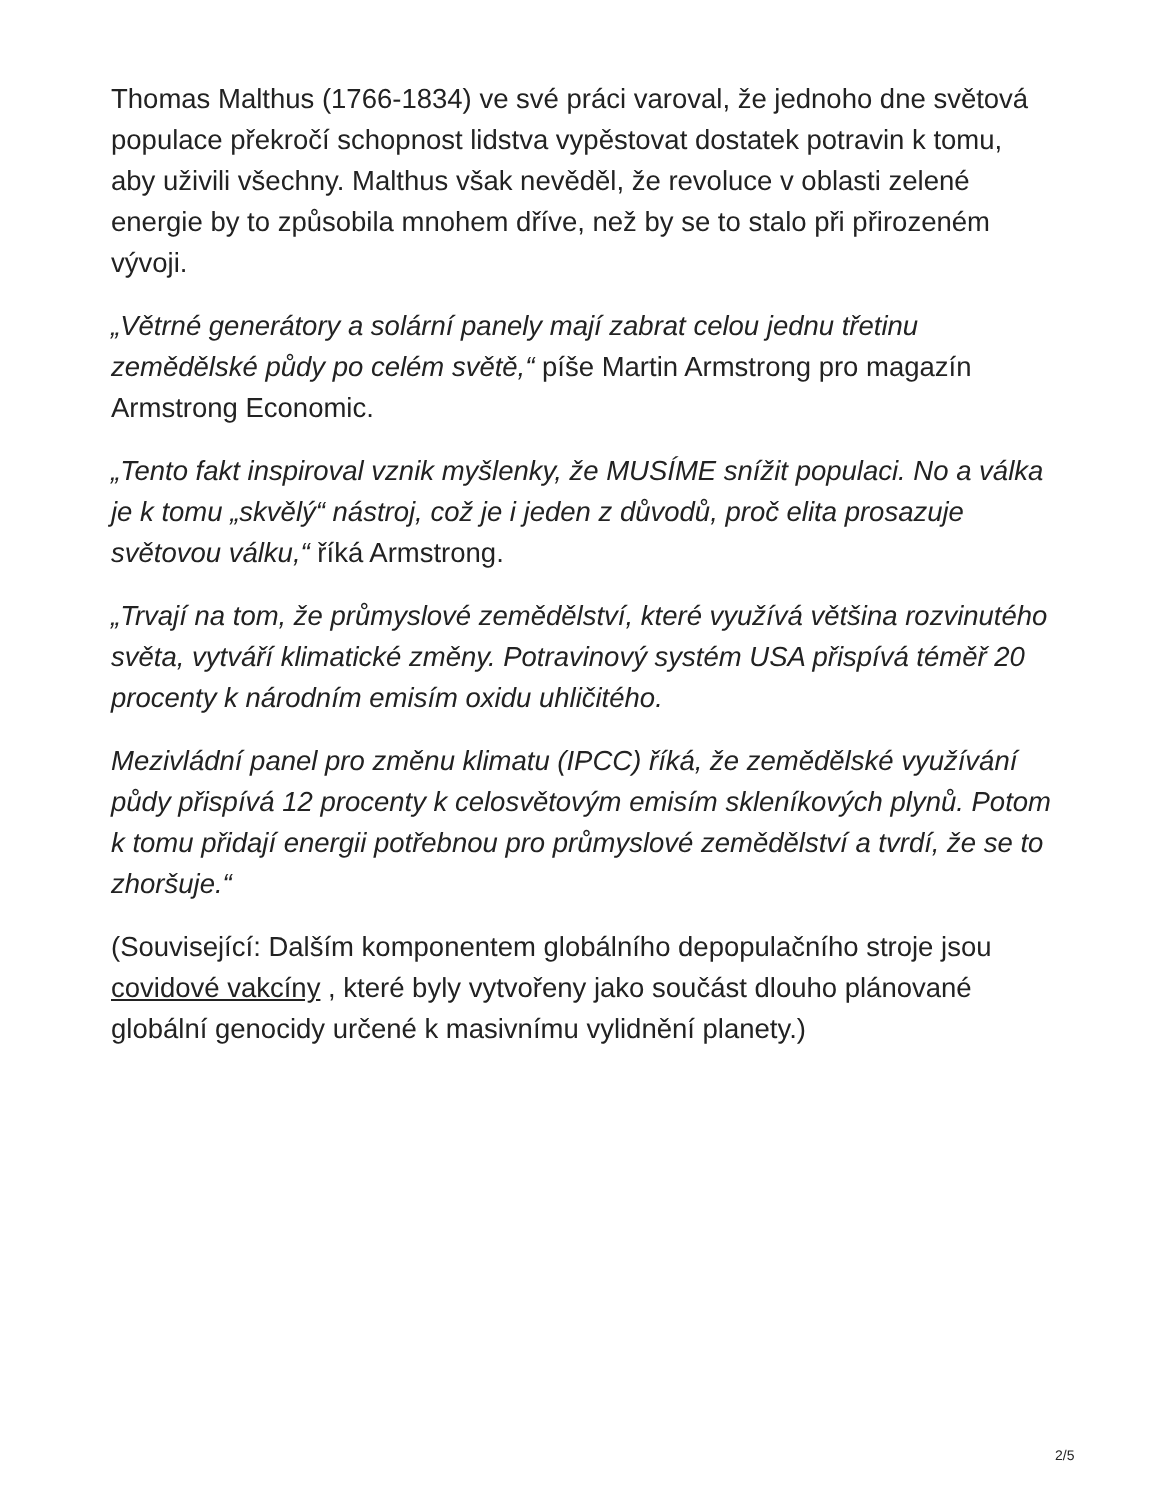Thomas Malthus (1766-1834) ve své práci varoval, že jednoho dne světová populace překročí schopnost lidstva vypěstovat dostatek potravin k tomu, aby uživili všechny. Malthus však nevěděl, že revoluce v oblasti zelené energie by to způsobila mnohem dříve, než by se to stalo při přirozeném vývoji.
„Větrné generátory a solární panely mají zabrat celou jednu třetinu zemědělské půdy po celém světě,“ píše Martin Armstrong pro magazín Armstrong Economic.
„Tento fakt inspiroval vznik myšlenky, že MUSÍME snížit populaci. No a válka je k tomu „skvělý“ nástroj, což je i jeden z důvodů, proč elita prosazuje světovou válku,“ říká Armstrong.
„Trvají na tom, že průmyslové zemědělství, které využívá většina rozvinutého světa, vytváří klimatické změny. Potravinový systém USA přispívá téměř 20 procenty k národním emisím oxidu uhličitého.
Mezivládní panel pro změnu klimatu (IPCC) říká, že zemědělské využívání půdy přispívá 12 procenty k celosvětovým emisím skleníkových plynů. Potom k tomu přidají energii potřebnou pro průmyslové zemědělství a tvrdí, že se to zhoršuje.“
(Související: Dalším komponentem globálního depopulačního stroje jsou covidové vakcíny , které byly vytvořeny jako součást dlouho plánované globální genocidy určené k masivnímu vylidnění planety.)
2/5